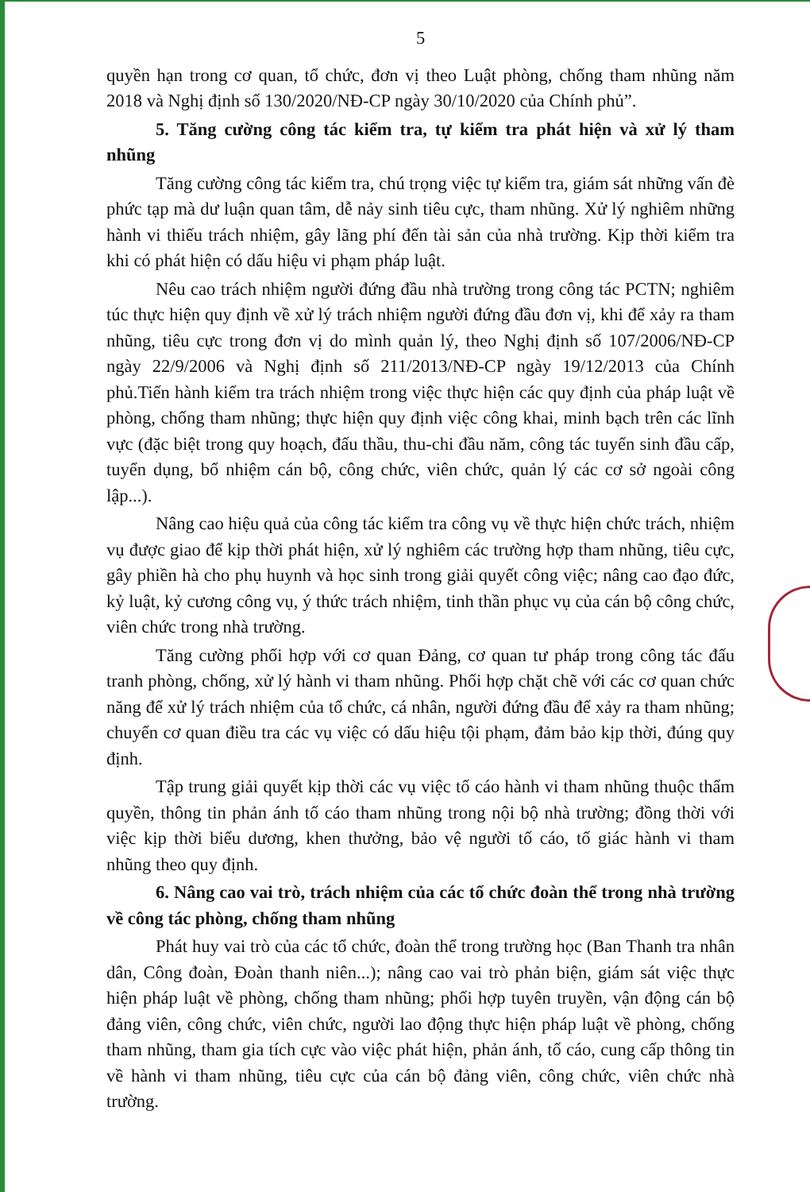5
quyền hạn trong cơ quan, tổ chức, đơn vị theo Luật phòng, chống tham nhũng năm 2018 và Nghị định số 130/2020/NĐ-CP ngày 30/10/2020 của Chính phủ”.
5. Tăng cường công tác kiểm tra, tự kiểm tra phát hiện và xử lý tham nhũng
Tăng cường công tác kiểm tra, chú trọng việc tự kiểm tra, giám sát những vấn đè phức tạp mà dư luận quan tâm, dễ nảy sinh tiêu cực, tham nhũng. Xử lý nghiêm những hành vi thiếu trách nhiệm, gây lãng phí đến tài sản của nhà trường. Kịp thời kiểm tra khi có phát hiện có dấu hiệu vi phạm pháp luật.
Nêu cao trách nhiệm người đứng đầu nhà trường trong công tác PCTN; nghiêm túc thực hiện quy định về xử lý trách nhiệm người đứng đầu đơn vị, khi để xảy ra tham nhũng, tiêu cực trong đơn vị do mình quản lý, theo Nghị định số 107/2006/NĐ-CP ngày 22/9/2006 và Nghị định số 211/2013/NĐ-CP ngày 19/12/2013 của Chính phủ.Tiến hành kiểm tra trách nhiệm trong việc thực hiện các quy định của pháp luật về phòng, chống tham nhũng; thực hiện quy định việc công khai, minh bạch trên các lĩnh vực (đặc biệt trong quy hoạch, đấu thầu, thu-chi đầu năm, công tác tuyển sinh đầu cấp, tuyển dụng, bổ nhiệm cán bộ, công chức, viên chức, quản lý các cơ sở ngoài công lập...).
Nâng cao hiệu quả của công tác kiểm tra công vụ về thực hiện chức trách, nhiệm vụ được giao để kịp thời phát hiện, xử lý nghiêm các trường hợp tham nhũng, tiêu cực, gây phiền hà cho phụ huynh và học sinh trong giải quyết công việc; nâng cao đạo đức, kỷ luật, kỷ cương công vụ, ý thức trách nhiệm, tinh thần phục vụ của cán bộ công chức, viên chức trong nhà trường.
Tăng cường phối hợp với cơ quan Đảng, cơ quan tư pháp trong công tác đấu tranh phòng, chống, xử lý hành vi tham nhũng. Phối hợp chặt chẽ với các cơ quan chức năng để xử lý trách nhiệm của tổ chức, cá nhân, người đứng đầu để xảy ra tham nhũng; chuyển cơ quan điều tra các vụ việc có dấu hiệu tội phạm, đảm bảo kịp thời, đúng quy định.
Tập trung giải quyết kịp thời các vụ việc tố cáo hành vi tham nhũng thuộc thẩm quyền, thông tin phản ánh tố cáo tham nhũng trong nội bộ nhà trường; đồng thời với việc kịp thời biểu dương, khen thưởng, bảo vệ người tố cáo, tố giác hành vi tham nhũng theo quy định.
6. Nâng cao vai trò, trách nhiệm của các tổ chức đoàn thể trong nhà trường về công tác phòng, chống tham nhũng
Phát huy vai trò của các tổ chức, đoàn thể trong trường học (Ban Thanh tra nhân dân, Công đoàn, Đoàn thanh niên...); nâng cao vai trò phản biện, giám sát việc thực hiện pháp luật về phòng, chống tham nhũng; phối hợp tuyên truyền, vận động cán bộ đảng viên, công chức, viên chức, người lao động thực hiện pháp luật về phòng, chống tham nhũng, tham gia tích cực vào việc phát hiện, phản ánh, tố cáo, cung cấp thông tin về hành vi tham nhũng, tiêu cực của cán bộ đảng viên, công chức, viên chức nhà trường.